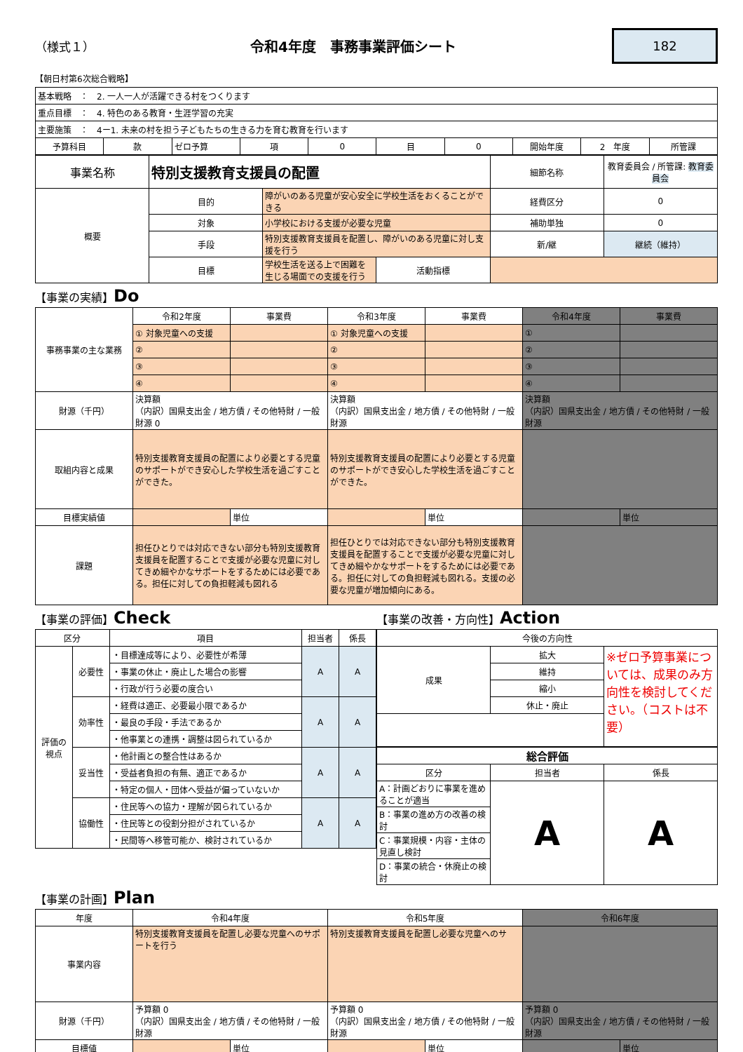（様式１）
令和4年度　事務事業評価シート
182
【朝日村第6次総合戦略】
| 基本戦略 ： 2. 一人一人が活躍できる村をつくります | | | | | | | | | |
| 重点目標 ： 4. 特色のある教育・生涯学習の充実 | | | | | | | | | |
| 主要施策 ： 4ー1. 未来の村を担う子どもたちの生きる力を育む教育を行います | | | | | | | | | |
| 予算科目 | 款 | ゼロ予算 | 項 | 0 | 目 | 0 | 開始年度 | 2 年度 | 所管課 |
| 事業名称 | 特別支援教育支援員の配置 | | | 細節名称 | 教育委員会 / 所管課: 教育委員会 |
| 概要 | 目的 | 障がいのある児童が安心安全に学校生活をおくることができる | | 経費区分 | 0 |
| | 対象 | 小学校における支援が必要な児童 | | 補助単独 | 0 |
| | 手段 | 特別支援教育支援員を配置し、障がいのある児童に対し支援を行う | | 新/継 | 継続（維持） |
| | 目標 | 学校生活を送る上で困難を生じる場面での支援を行う | 活動指標 | | |
【事業の実績】Do
| 事務事業の主な業務 | 令和2年度 | 事業費 | 令和3年度 | 事業費 | 令和4年度 | 事業費 |
| | ① 対象児童への支援 | | ① 対象児童への支援 | | ① | |
| | ② | | ② | | ② | |
| | ③ | | ③ | | ③ | |
| | ④ | | ④ | | ④ | |
| 財源（千円） | 決算額 （内訳）国県支出金 / 地方債 / その他特財 / 一般財源 0 | | 決算額 （内訳）国県支出金 / 地方債 / その他特財 / 一般財源 | | 決算額 （内訳）国県支出金 / 地方債 / その他特財 / 一般財源 | |
| 取組内容と成果 | 特別支援教育支援員の配置により必要とする児童のサポートができ安心した学校生活を過ごすことができた。 | | 特別支援教育支援員の配置により必要とする児童のサポートができ安心した学校生活を過ごすことができた。 | | | |
| 目標実績値 | | 単位 | | 単位 | | 単位 |
| 課題 | 担任ひとりでは対応できない部分も特別支援教育支援員を配置することで支援が必要な児童に対してきめ細やかなサポートをするためには必要である。担任に対しての負担軽減も図れる | | 担任ひとりでは対応できない部分も特別支援教育支援員を配置することで支援が必要な児童に対してきめ細やかなサポートをするためには必要である。担任に対しての負担軽減も図れる。支援の必要な児童が増加傾向にある。 | | | |
【事業の評価】Check
| 区分 | | 項目 | 担当者 | 係長 |
| 評価の視点 | 必要性 | ・目標達成等により、必要性が希薄 | A | A |
| | | ・事業の休止・廃止した場合の影響 | | |
| | | ・行政が行う必要の度合い | | |
| | 効率性 | ・経費は適正、必要最小限であるか | A | A |
| | | ・最良の手段・手法であるか | | |
| | | ・他事業との連携・調整は図られているか | | |
| | 妥当性 | ・他計画との整合性はあるか | A | A |
| | | ・受益者負担の有無、適正であるか | | |
| | | ・特定の個人・団体へ受益が偏っていないか | | |
| | 協働性 | ・住民等への協力・理解が図られているか | A | A |
| | | ・住民等との役割分担がされているか | | |
| | | ・民間等へ移管可能か、検討されているか | | |
【事業の改善・方向性】Action
| 今後の方向性 | | |
| 成果 | 拡大 | ※ゼロ予算事業については、成果のみ方向性を検討してください。（コストは不要） |
| | 維持 | |
| | 縮小 | |
| | 休止・廃止 | |
| 総合評価 | | |
| 区分 | 担当者 | 係長 |
| A：計画どおりに事業を進めることが適当 | A | A |
| B：事業の進め方の改善の検討 | | |
| C：事業規模・内容・主体の見直し検討 | | |
| D：事業の統合・休廃止の検討 | | |
【事業の計画】Plan
| 年度 | 令和4年度 | | 令和5年度 | | 令和6年度 | |
| 事業内容 | 特別支援教育支援員を配置し必要な児童へのサポートを行う | | 特別支援教育支援員を配置し必要な児童へのサ | | | |
| 財源（千円） | 予算額 0 （内訳）国県支出金 / 地方債 / その他特財 / 一般財源 | | 予算額 0 （内訳）国県支出金 / 地方債 / その他特財 / 一般財源 | | 予算額 0 （内訳）国県支出金 / 地方債 / その他特財 / 一般財源 | |
| 目標値 | | 単位 | | 単位 | | 単位 |